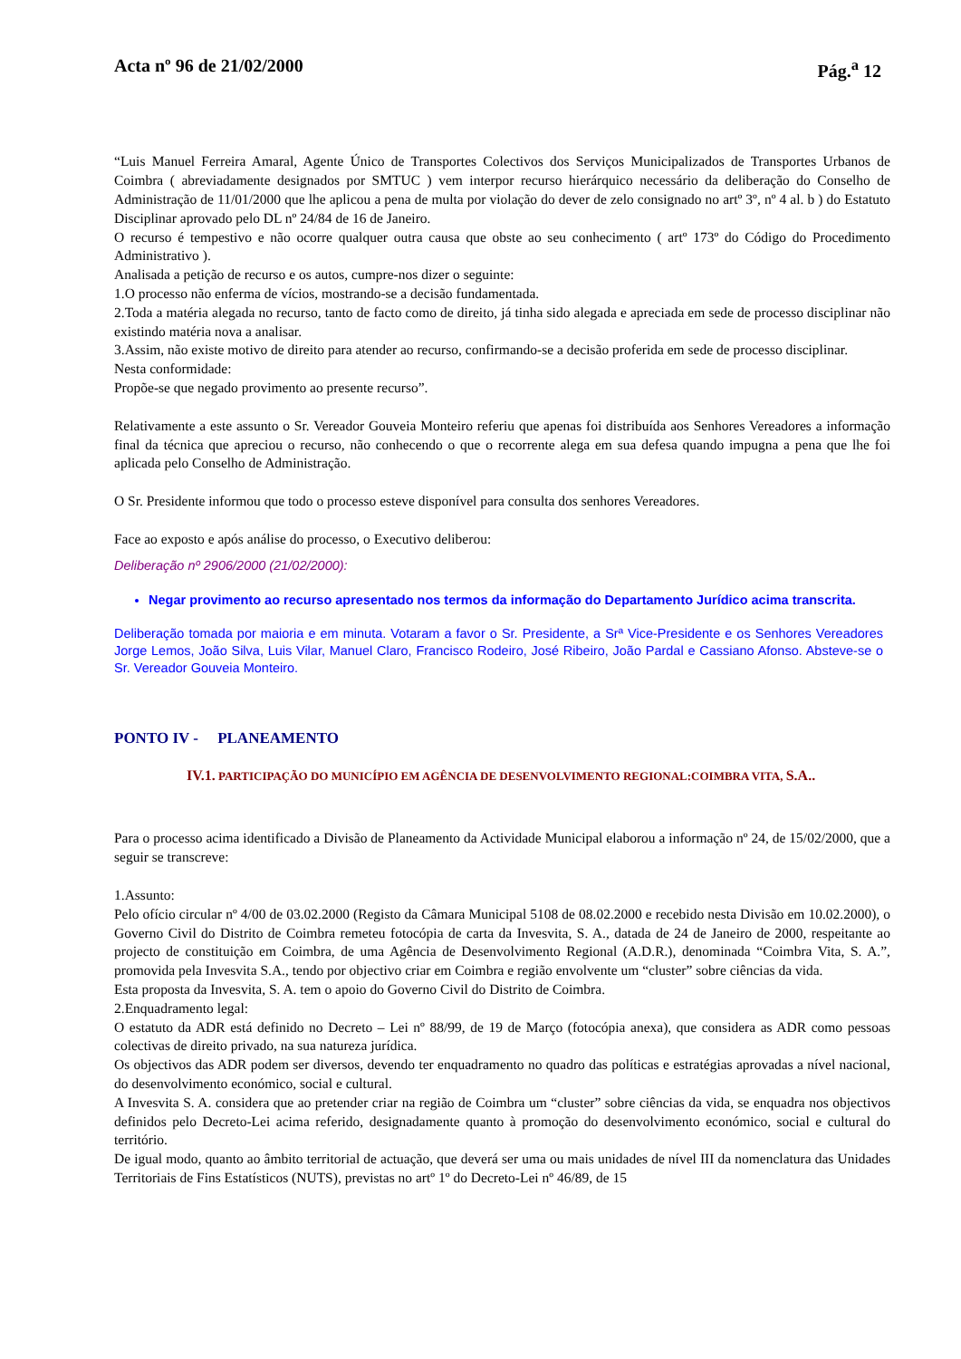Acta nº 96 de 21/02/2000 Pág.<sup>a</sup> 12
“Luis Manuel Ferreira Amaral, Agente Único de Transportes Colectivos dos Serviços Municipalizados de Transportes Urbanos de Coimbra ( abreviadamente designados por SMTUC ) vem interpor recurso hierárquico necessário da deliberação do Conselho de Administração de 11/01/2000 que lhe aplicou a pena de multa por violação do dever de zelo consignado no artº 3º, nº 4 al. b ) do Estatuto Disciplinar aprovado pelo DL nº 24/84 de 16 de Janeiro.
O recurso é tempestivo e não ocorre qualquer outra causa que obste ao seu conhecimento ( artº 173º do Código do Procedimento Administrativo ).
Analisada a petição de recurso e os autos, cumpre-nos dizer o seguinte:
1.O processo não enferma de vícios, mostrando-se a decisão fundamentada.
2.Toda a matéria alegada no recurso, tanto de facto como de direito, já tinha sido alegada e apreciada em sede de processo disciplinar não existindo matéria nova a analisar.
3.Assim, não existe motivo de direito para atender ao recurso, confirmando-se a decisão proferida em sede de processo disciplinar.
Nesta conformidade:
Propõe-se que negado provimento ao presente recurso”.
Relativamente a este assunto o Sr. Vereador Gouveia Monteiro referiu que apenas foi distribuída aos Senhores Vereadores a informação final da técnica que apreciou o recurso, não conhecendo o que o recorrente alega em sua defesa quando impugna a pena que lhe foi aplicada pelo Conselho de Administração.
O Sr. Presidente informou que todo o processo esteve disponível para consulta dos senhores Vereadores.
Face ao exposto e após análise do processo, o Executivo deliberou:
Deliberação nº 2906/2000 (21/02/2000):
Negar provimento ao recurso apresentado nos termos da informação do Departamento Jurídico acima transcrita.
Deliberação tomada por maioria e em minuta. Votaram a favor o Sr. Presidente, a Srª Vice-Presidente e os Senhores Vereadores Jorge Lemos, João Silva, Luis Vilar, Manuel Claro, Francisco Rodeiro, José Ribeiro, João Pardal e Cassiano Afonso. Absteve-se o Sr. Vereador Gouveia Monteiro.
PONTO IV - PLANEAMENTO
IV.1. PARTICIPAÇÃO DO MUNICÍPIO EM AGÊNCIA DE DESENVOLVIMENTO REGIONAL:COIMBRA VITA, S.A..
Para o processo acima identificado a Divisão de Planeamento da Actividade Municipal elaborou a informação nº 24, de 15/02/2000, que a seguir se transcreve:
1.Assunto:
Pelo ofício circular nº 4/00 de 03.02.2000 (Registo da Câmara Municipal 5108 de 08.02.2000 e recebido nesta Divisão em 10.02.2000), o Governo Civil do Distrito de Coimbra remeteu fotocópia de carta da Invesvita, S. A., datada de 24 de Janeiro de 2000, respeitante ao projecto de constituição em Coimbra, de uma Agência de Desenvolvimento Regional (A.D.R.), denominada “Coimbra Vita, S. A.”, promovida pela Invesvita S.A., tendo por objectivo criar em Coimbra e região envolvente um “cluster” sobre ciências da vida.
Esta proposta da Invesvita, S. A. tem o apoio do Governo Civil do Distrito de Coimbra.
2.Enquadramento legal:
O estatuto da ADR está definido no Decreto – Lei nº 88/99, de 19 de Março (fotocópia anexa), que considera as ADR como pessoas colectivas de direito privado, na sua natureza jurídica.
Os objectivos das ADR podem ser diversos, devendo ter enquadramento no quadro das políticas e estratégias aprovadas a nível nacional, do desenvolvimento económico, social e cultural.
A Invesvita S. A. considera que ao pretender criar na região de Coimbra um “cluster” sobre ciências da vida, se enquadra nos objectivos definidos pelo Decreto-Lei acima referido, designadamente quanto à promoção do desenvolvimento económico, social e cultural do território.
De igual modo, quanto ao âmbito territorial de actuação, que deverá ser uma ou mais unidades de nível III da nomenclatura das Unidades Territoriais de Fins Estatísticos (NUTS), previstas no artº 1º do Decreto-Lei nº 46/89, de 15